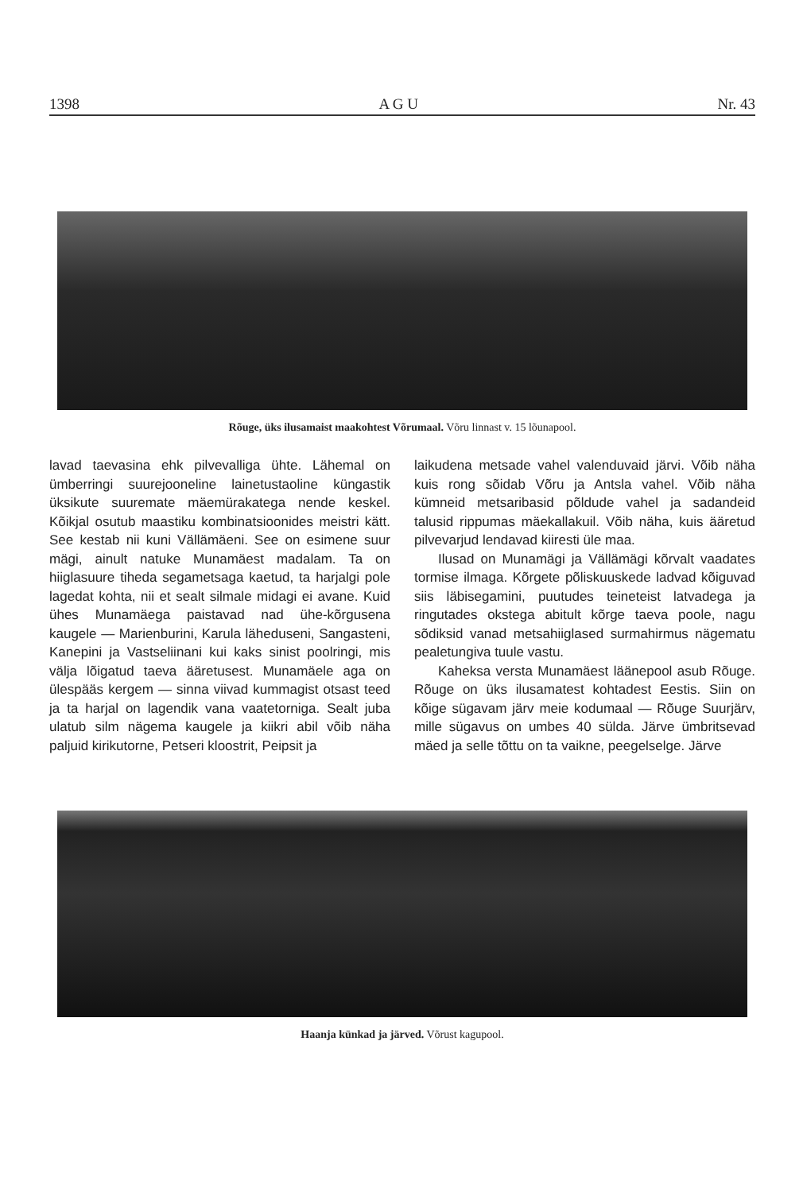1398 A G U Nr. 43
Rõuge, üks ilusamaist maakohtest Võrumaal. Võru linnast v. 15 lõunapool.
lavad taevasina ehk pilvevalliga ühte. Lähemal on ümberringi suurejooneline lainetustaoline küngastik üksikute suuremate mäemürakatega nende keskel. Kõikjal osutub maastiku kombinatsioonides meistri kätt. See kestab nii kuni Vällämäeni. See on esimene suur mägi, ainult natuke Munamäest madalam. Ta on hiiglasuure tiheda segametsaga kaetud, ta harjalgi pole lagedat kohta, nii et sealt silmale midagi ei avane. Kuid ühes Munamäega paistavad nad ühe-kõrgusena kaugele — Marienburini, Karula läheduseni, Sangasteni, Kanepini ja Vastseliinani kui kaks sinist poolringi, mis välja lõigatud taeva ääretusest. Munamäele aga on ülespääs kergem — sinna viivad kummagist otsast teed ja ta harjal on lagendik vana vaatetorniga. Sealt juba ulatub silm nägema kaugele ja kiikri abil võib näha paljuid kirikutorne, Petseri kloostrit, Peipsit ja
laikudena metsade vahel valenduvaid järvi. Võib näha kuis rong sõidab Võru ja Antsla vahel. Võib näha kümneid metsaribasid põldude vahel ja sadandeid talusid rippumas mäekallakuil. Võib näha, kuis ääretud pilvevarjud lendavad kiiresti üle maa.
Ilusad on Munamägi ja Vällämägi kõrvalt vaadates tormise ilmaga. Kõrgete põliskuuskede ladvad kõiguvad siis läbisegamini, puutudes teineteist latvadega ja ringutades okstega abitult kõrge taeva poole, nagu sõdiksid vanad metsahiiglased surmahirmus nägematu pealetungiva tuule vastu.
Kaheksa versta Munamäest läänepool asub Rõuge. Rõuge on üks ilusamatest kohtadest Eestis. Siin on kõige sügavam järv meie kodumaal — Rõuge Suurjärv, mille sügavus on umbes 40 sülda. Järve ümbritsevad mäed ja selle tõttu on ta vaikne, peegelselge. Järve
Haanja künkad ja järved. Võrust kagupool.